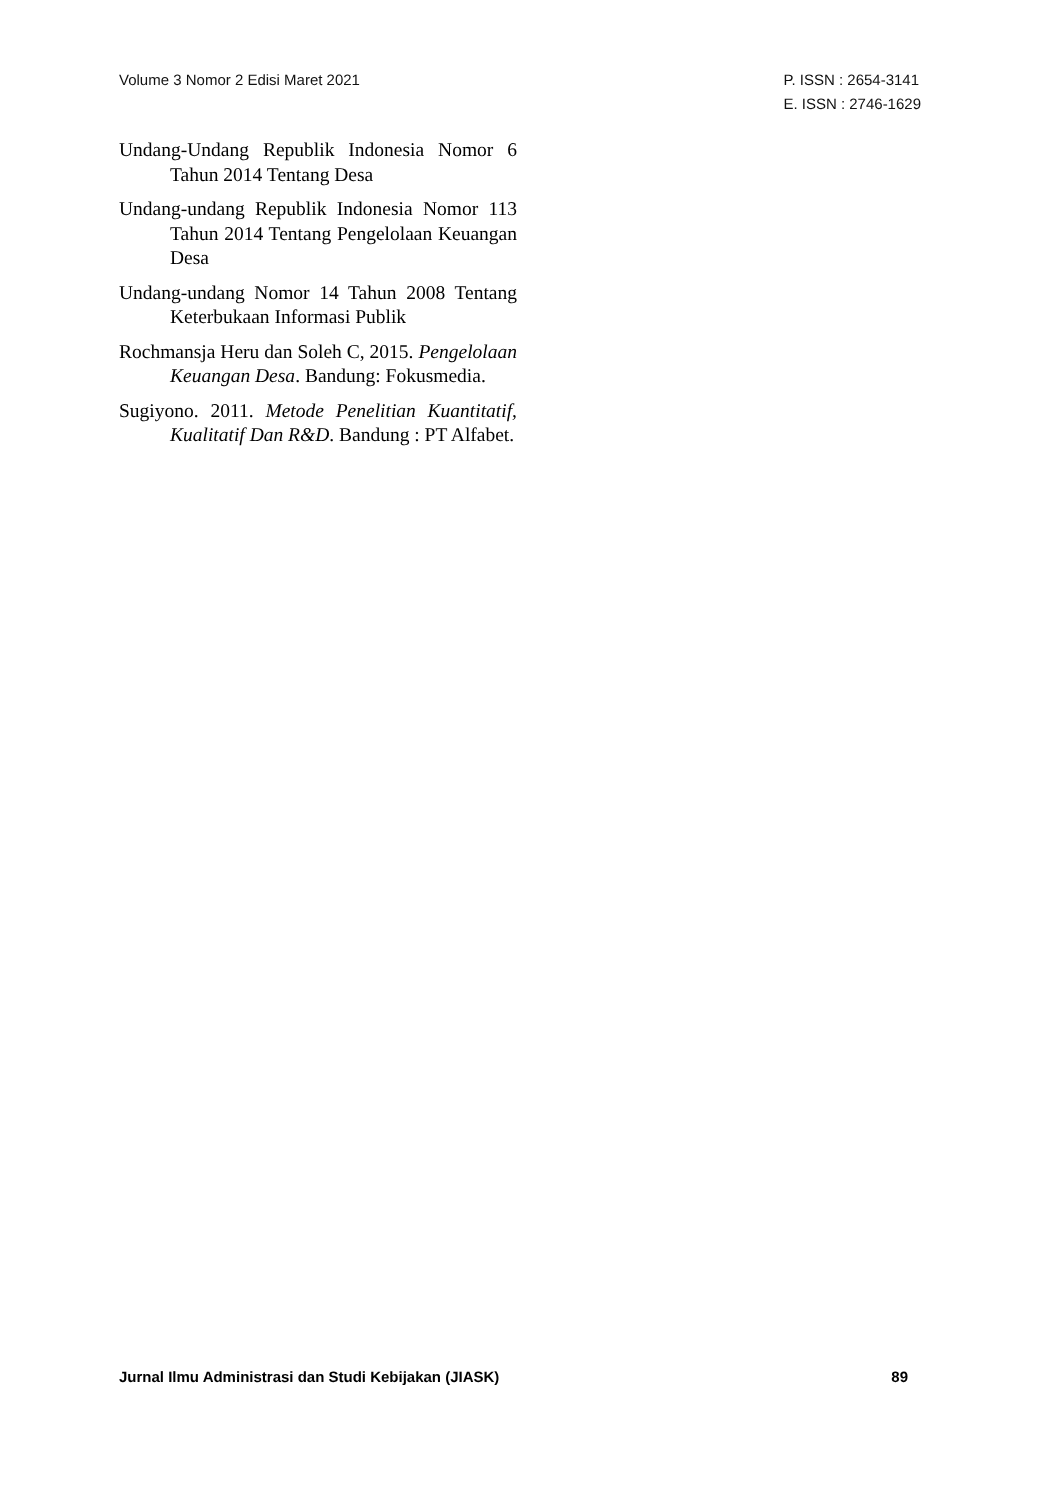Volume 3 Nomor 2 Edisi Maret 2021
P. ISSN : 2654-3141
E. ISSN : 2746-1629
Undang-Undang Republik Indonesia Nomor 6 Tahun 2014 Tentang Desa
Undang-undang Republik Indonesia Nomor 113 Tahun 2014 Tentang Pengelolaan Keuangan Desa
Undang-undang Nomor 14 Tahun 2008 Tentang Keterbukaan Informasi Publik
Rochmansja Heru dan Soleh C, 2015. Pengelolaan Keuangan Desa. Bandung: Fokusmedia.
Sugiyono. 2011. Metode Penelitian Kuantitatif, Kualitatif Dan R&D. Bandung : PT Alfabet.
Jurnal Ilmu Administrasi dan Studi Kebijakan (JIASK)
89